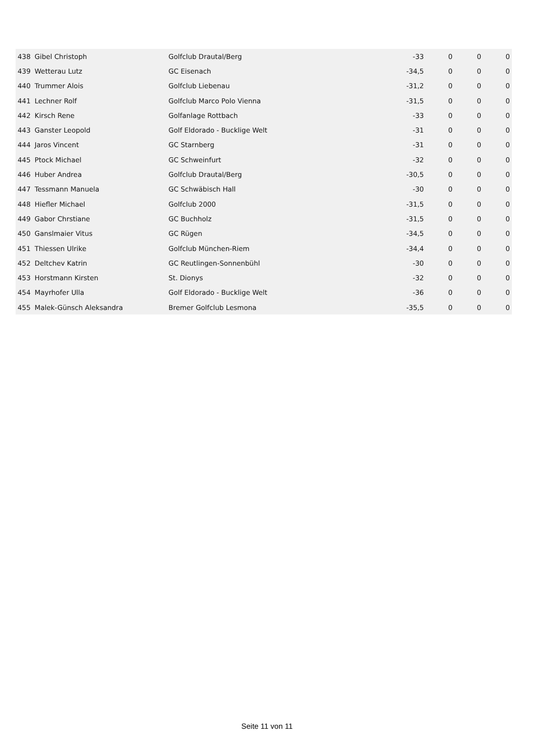| 438 | Gibel Christoph | Golfclub Drautal/Berg | -33 | 0 | 0 | 0 |
| 439 | Wetterau Lutz | GC Eisenach | -34,5 | 0 | 0 | 0 |
| 440 | Trummer Alois | Golfclub Liebenau | -31,2 | 0 | 0 | 0 |
| 441 | Lechner Rolf | Golfclub Marco Polo Vienna | -31,5 | 0 | 0 | 0 |
| 442 | Kirsch Rene | Golfanlage Rottbach | -33 | 0 | 0 | 0 |
| 443 | Ganster Leopold | Golf Eldorado - Bucklige Welt | -31 | 0 | 0 | 0 |
| 444 | Jaros Vincent | GC Starnberg | -31 | 0 | 0 | 0 |
| 445 | Ptock Michael | GC Schweinfurt | -32 | 0 | 0 | 0 |
| 446 | Huber Andrea | Golfclub Drautal/Berg | -30,5 | 0 | 0 | 0 |
| 447 | Tessmann Manuela | GC Schwäbisch Hall | -30 | 0 | 0 | 0 |
| 448 | Hiefler Michael | Golfclub 2000 | -31,5 | 0 | 0 | 0 |
| 449 | Gabor Chrstiane | GC Buchholz | -31,5 | 0 | 0 | 0 |
| 450 | Ganslmaier Vitus | GC Rügen | -34,5 | 0 | 0 | 0 |
| 451 | Thiessen Ulrike | Golfclub München-Riem | -34,4 | 0 | 0 | 0 |
| 452 | Deltchev Katrin | GC Reutlingen-Sonnenbühl | -30 | 0 | 0 | 0 |
| 453 | Horstmann Kirsten | St. Dionys | -32 | 0 | 0 | 0 |
| 454 | Mayrhofer Ulla | Golf Eldorado - Bucklige Welt | -36 | 0 | 0 | 0 |
| 455 | Malek-Günsch Aleksandra | Bremer Golfclub Lesmona | -35,5 | 0 | 0 | 0 |
Seite 11 von 11